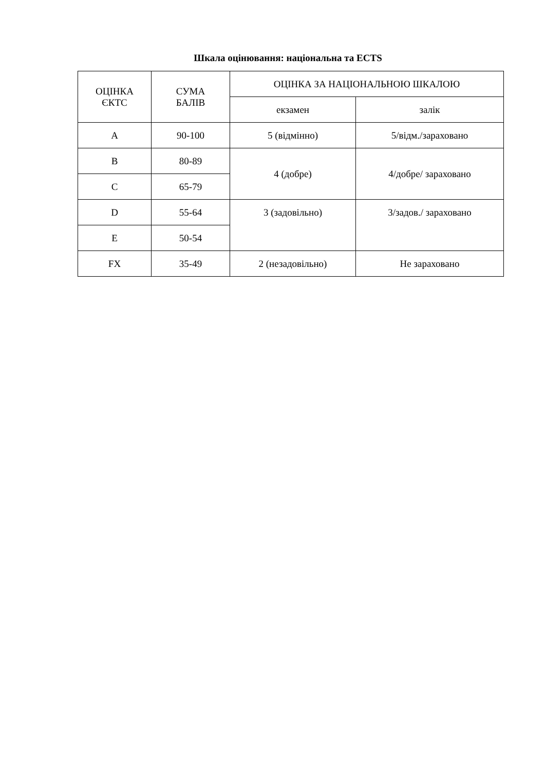Шкала оцінювання: національна та ECTS
| ОЦІНКА ЄКТС | СУМА БАЛІВ | ОЦІНКА ЗА НАЦІОНАЛЬНОЮ ШКАЛОЮ | |
| --- | --- | --- | --- |
| | | екзамен | залік |
| A | 90-100 | 5 (відмінно) | 5/відм./зараховано |
| B | 80-89 | 4 (добре) | 4/добре/ зараховано |
| C | 65-79 | | |
| D | 55-64 | 3 (задовільно) | 3/задов./ зараховано |
| E | 50-54 | | |
| FX | 35-49 | 2 (незадовільно) | Не зараховано |